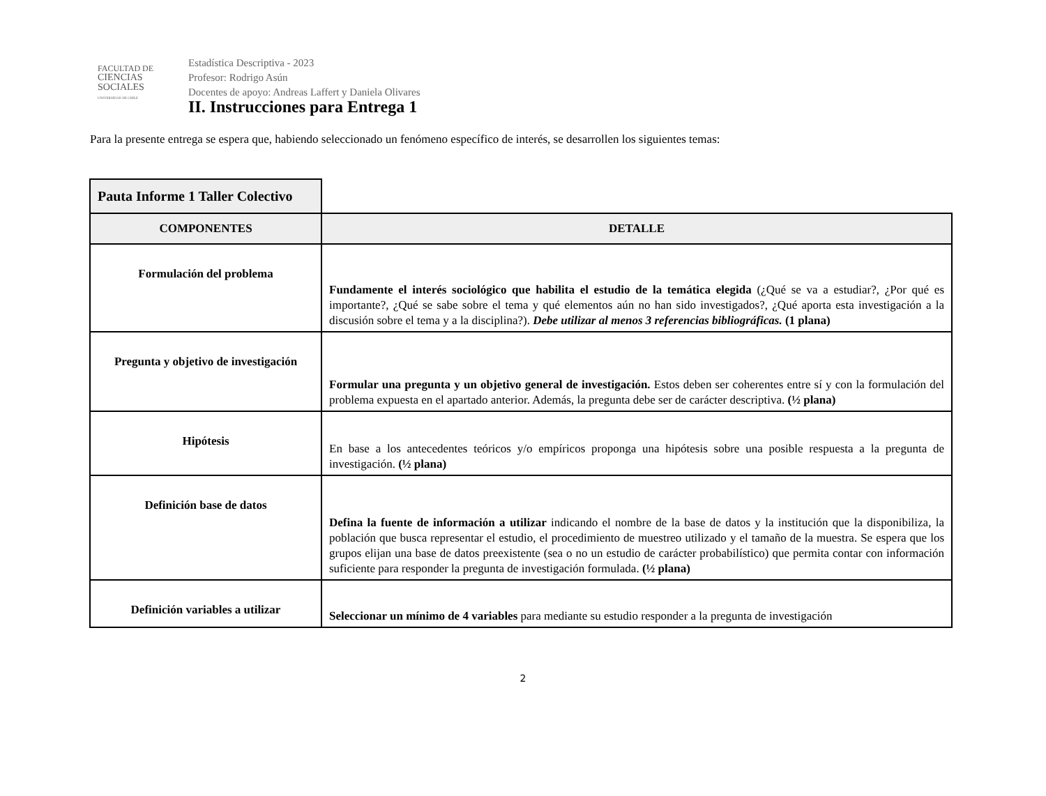FACULTAD DE
CIENCIAS
SOCIALES
UNIVERSIDAD DE CHILE
Estadística Descriptiva - 2023
Profesor: Rodrigo Asún
Docentes de apoyo: Andreas Laffert y Daniela Olivares
II. Instrucciones para Entrega 1
Para la presente entrega se espera que, habiendo seleccionado un fenómeno específico de interés, se desarrollen los siguientes temas:
| Pauta Informe 1 Taller Colectivo | |
| COMPONENTES | DETALLE |
| Formulación del problema | Fundamente el interés sociológico que habilita el estudio de la temática elegida (¿Qué se va a estudiar?, ¿Por qué es importante?, ¿Qué se sabe sobre el tema y qué elementos aún no han sido investigados?, ¿Qué aporta esta investigación a la discusión sobre el tema y a la disciplina?). Debe utilizar al menos 3 referencias bibliográficas. (1 plana) |
| Pregunta y objetivo de investigación | Formular una pregunta y un objetivo general de investigación. Estos deben ser coherentes entre sí y con la formulación del problema expuesta en el apartado anterior. Además, la pregunta debe ser de carácter descriptiva. (½ plana) |
| Hipótesis | En base a los antecedentes teóricos y/o empíricos proponga una hipótesis sobre una posible respuesta a la pregunta de investigación. (½ plana) |
| Definición base de datos | Defina la fuente de información a utilizar indicando el nombre de la base de datos y la institución que la disponibiliza, la población que busca representar el estudio, el procedimiento de muestreo utilizado y el tamaño de la muestra. Se espera que los grupos elijan una base de datos preexistente (sea o no un estudio de carácter probabilístico) que permita contar con información suficiente para responder la pregunta de investigación formulada. (½ plana) |
| Definición variables a utilizar | Seleccionar un mínimo de 4 variables para mediante su estudio responder a la pregunta de investigación |
2